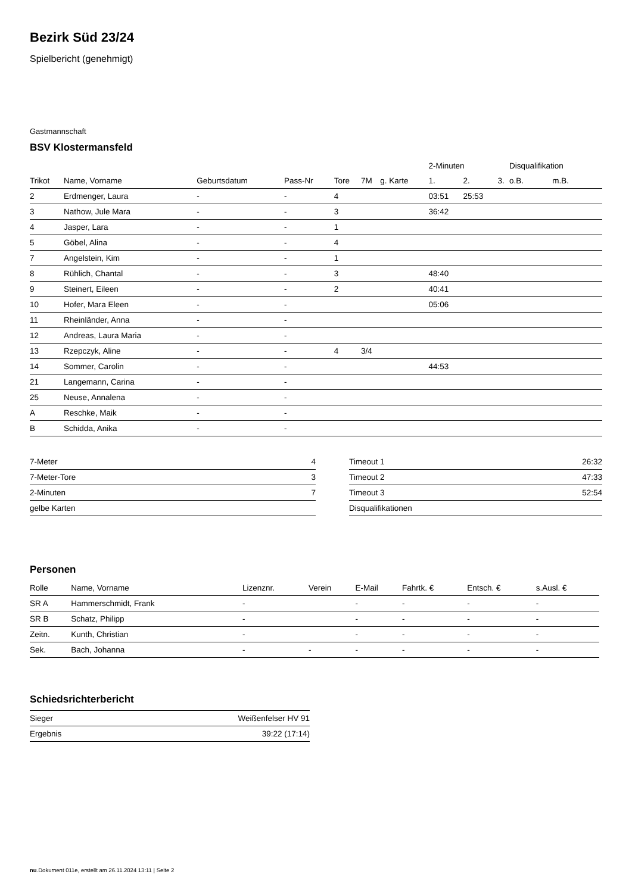Bezirk Süd 23/24
Spielbericht (genehmigt)
Gastmannschaft
BSV Klostermansfeld
| | | | | | | | 2-Minuten | | | Disqualifikation | |
| --- | --- | --- | --- | --- | --- | --- | --- | --- | --- | --- | --- |
| Trikot | Name, Vorname | Geburtsdatum | Pass-Nr | Tore | 7M | g. Karte | 1. | 2. | 3. | o.B. | m.B. |
| 2 | Erdmenger, Laura | - | - | 4 | | | 03:51 | 25:53 | | | |
| 3 | Nathow, Jule Mara | - | - | 3 | | | 36:42 | | | | |
| 4 | Jasper, Lara | - | - | 1 | | | | | | | |
| 5 | Göbel, Alina | - | - | 4 | | | | | | | |
| 7 | Angelstein, Kim | - | - | 1 | | | | | | | |
| 8 | Rühlich, Chantal | - | - | 3 | | | 48:40 | | | | |
| 9 | Steinert, Eileen | - | - | 2 | | | 40:41 | | | | |
| 10 | Hofer, Mara Eleen | - | - | | | | 05:06 | | | | |
| 11 | Rheinländer, Anna | - | - | | | | | | | | |
| 12 | Andreas, Laura Maria | - | - | | | | | | | | |
| 13 | Rzepczyk, Aline | - | - | 4 | 3/4 | | | | | | |
| 14 | Sommer, Carolin | - | - | | | | 44:53 | | | | |
| 21 | Langemann, Carina | - | - | | | | | | | | |
| 25 | Neuse, Annalena | - | - | | | | | | | | |
| A | Reschke, Maik | - | - | | | | | | | | |
| B | Schidda, Anika | - | - | | | | | | | | |
| 7-Meter | 4 |
| 7-Meter-Tore | 3 |
| 2-Minuten | 7 |
| gelbe Karten | |
| Timeout 1 | 26:32 |
| Timeout 2 | 47:33 |
| Timeout 3 | 52:54 |
| Disqualifikationen | |
Personen
| Rolle | Name, Vorname | Lizenznr. | Verein | E-Mail | Fahrtk. € | Entsch. € | s.Ausl. € |
| --- | --- | --- | --- | --- | --- | --- | --- |
| SR A | Hammerschmidt, Frank | - | | - | - | - | - |
| SR B | Schatz, Philipp | - | | - | - | - | - |
| Zeitn. | Kunth, Christian | - | | - | - | - | - |
| Sek. | Bach, Johanna | - | - | - | - | - | - |
Schiedsrichterbericht
| Sieger | Weißenfelser HV 91 |
| Ergebnis | 39:22 (17:14) |
nu.Dokument 011e, erstellt am 26.11.2024 13:11 | Seite 2